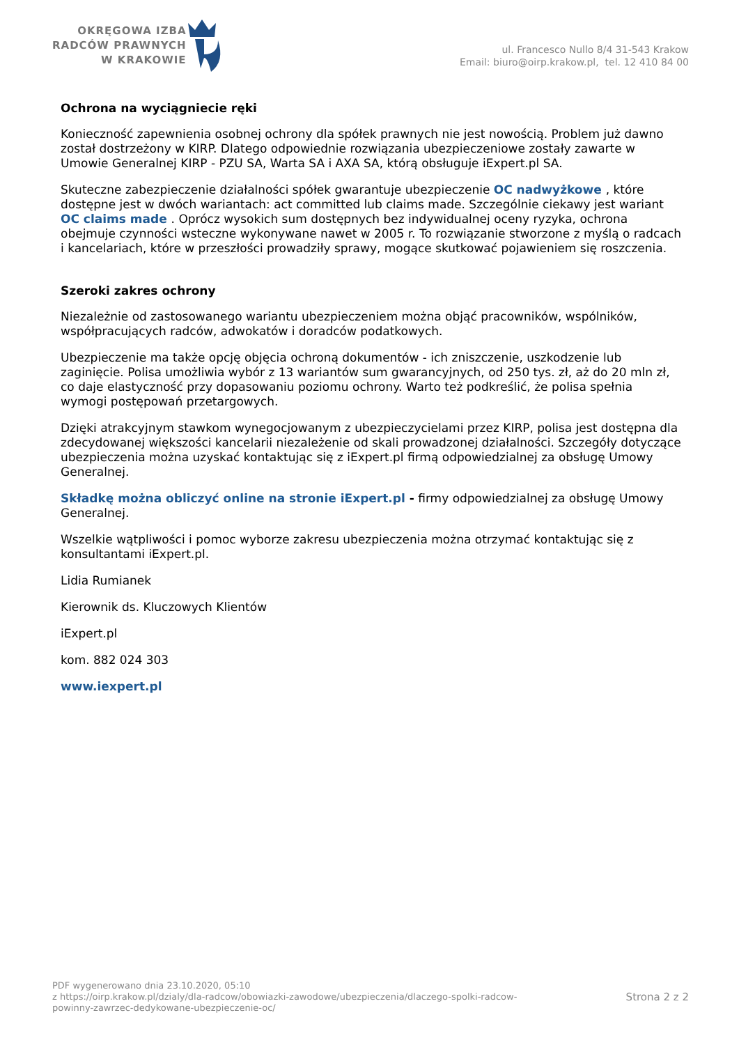OKRĘGOWA IZBA
RADCÓW PRAWNYCH
W KRAKOWIE
ul. Francesco Nullo 8/4 31-543 Krakow
Email: biuro@oirp.krakow.pl, tel. 12 410 84 00
Ochrona na wyciągniecie ręki
Konieczność zapewnienia osobnej ochrony dla spółek prawnych nie jest nowością. Problem już dawno został dostrzeżony w KIRP. Dlatego odpowiednie rozwiązania ubezpieczeniowe zostały zawarte w Umowie Generalnej KIRP - PZU SA, Warta SA i AXA SA, którą obsługuje iExpert.pl SA.
Skuteczne zabezpieczenie działalności spółek gwarantuje ubezpieczenie OC nadwyżkowe , które dostępne jest w dwóch wariantach: act committed lub claims made. Szczególnie ciekawy jest wariant OC claims made . Oprócz wysokich sum dostępnych bez indywidualnej oceny ryzyka, ochrona obejmuje czynności wsteczne wykonywane nawet w 2005 r. To rozwiązanie stworzone z myślą o radcach i kancelariach, które w przeszłości prowadziły sprawy, mogące skutkować pojawieniem się roszczenia.
Szeroki zakres ochrony
Niezależnie od zastosowanego wariantu ubezpieczeniem można objąć pracowników, wspólników, współpracujących radców, adwokatów i doradców podatkowych.
Ubezpieczenie ma także opcję objęcia ochroną dokumentów - ich zniszczenie, uszkodzenie lub zaginięcie. Polisa umożliwia wybór z 13 wariantów sum gwarancyjnych, od 250 tys. zł, aż do 20 mln zł, co daje elastyczność przy dopasowaniu poziomu ochrony. Warto też podkreślić, że polisa spełnia wymogi postępowań przetargowych.
Dzięki atrakcyjnym stawkom wynegocjowanym z ubezpieczycielami przez KIRP, polisa jest dostępna dla zdecydowanej większości kancelarii niezależenie od skali prowadzonej działalności. Szczegóły dotyczące ubezpieczenia można uzyskać kontaktując się z iExpert.pl firmą odpowiedzialnej za obsługę Umowy Generalnej.
Składkę można obliczyć online na stronie iExpert.pl - firmy odpowiedzialnej za obsługę Umowy Generalnej.
Wszelkie wątpliwości i pomoc wyborze zakresu ubezpieczenia można otrzymać kontaktując się z konsultantami iExpert.pl.
Lidia Rumianek
Kierownik ds. Kluczowych Klientów
iExpert.pl
kom. 882 024 303
www.iexpert.pl
PDF wygenerowano dnia 23.10.2020, 05:10
z https://oirp.krakow.pl/dzialy/dla-radcow/obowiazki-zawodowe/ubezpieczenia/dlaczego-spolki-radcow-
powinny-zawrzec-dedykowane-ubezpieczenie-oc/
Strona 2 z 2